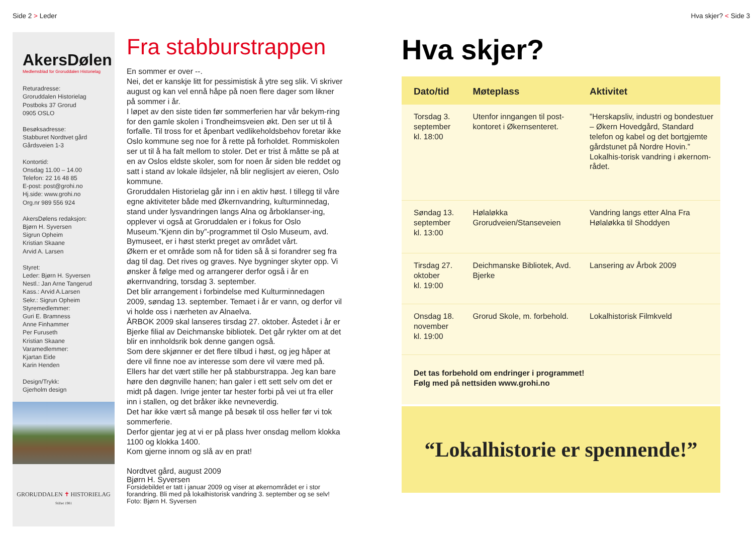Side 2 > Leder Hva skjer? < Side 3
AkersDølen
Medlemsblad for Groruddalen Historielag
Returadresse:
Groruddalen Historielag
Postboks 37 Grorud
0905 OSLO
Besøksadresse:
Stabburet Nordtvet gård
Gårdsveien 1-3
Kontortid:
Onsdag 11.00 – 14.00
Telefon: 22 16 48 85
E-post: post@grohi.no
Hj.side: www.grohi.no
Org.nr 989 556 924
AkersDølens redaksjon:
Bjørn H. Syversen
Sigrun Opheim
Kristian Skaane
Arvid A. Larsen
Styret:
Leder: Bjørn H. Syversen
Nestl.: Jan Arne Tangerud
Kass.: Arvid A.Larsen
Sekr.: Sigrun Opheim
Styremedlemmer:
Guri E. Bramness
Anne Finhammer
Per Furuseth
Kristian Skaane
Varamedlemmer:
Kjartan Eide
Karin Henden
Design/Trykk:
Gjerholm design
GRORUDDALEN ✝ HISTORIELAG
Stiftet 1981
Fra stabburstrappen
En sommer er over --.
Nei, det er kanskje litt for pessimistisk å ytre seg slik. Vi skriver august og kan vel ennå håpe på noen flere dager som likner på sommer i år.
I løpet av den siste tiden før sommerferien har vår bekym-ring for den gamle skolen i Trondheimsveien økt. Den ser ut til å forfalle. Til tross for et åpenbart vedlikeholdsbehov foretar ikke Oslo kommune seg noe for å rette på forholdet. Rommiskolen ser ut til å ha falt mellom to stoler. Det er trist å måtte se på at en av Oslos eldste skoler, som for noen år siden ble reddet og satt i stand av lokale ildsjeler, nå blir neglisjert av eieren, Oslo kommune.
Groruddalen Historielag går inn i en aktiv høst. I tillegg til våre egne aktiviteter både med Økernvandring, kulturminnedag, stand under lysvandringen langs Alna og årboklanser-ing, opplever vi også at Groruddalen er i fokus for Oslo Museum.”Kjenn din by”-programmet til Oslo Museum, avd. Bymuseet, er i høst sterkt preget av området vårt.
Økern er et område som nå for tiden så å si forandrer seg fra dag til dag. Det rives og graves. Nye bygninger skyter opp. Vi ønsker å følge med og arrangerer derfor også i år en økernvandring, torsdag 3. september.
Det blir arrangement i forbindelse med Kulturminnedagen 2009, søndag 13. september. Temaet i år er vann, og derfor vil vi holde oss i nærheten av Alnaelva.
ÅRBOK 2009 skal lanseres tirsdag 27. oktober. Åstedet i år er Bjerke filial av Deichmanske bibliotek. Det går rykter om at det blir en innholdsrik bok denne gangen også.
Som dere skjønner er det flere tilbud i høst, og jeg håper at dere vil finne noe av interesse som dere vil være med på.
Ellers har det vært stille her på stabburstrappa. Jeg kan bare høre den døgnville hanen; han galer i ett sett selv om det er midt på dagen. Ivrige jenter tar hester forbi på vei ut fra eller inn i stallen, og det bråker ikke nevneverdig.
Det har ikke vært så mange på besøk til oss heller før vi tok sommerferie.
Derfor gjentar jeg at vi er på plass hver onsdag mellom klokka 1100 og klokka 1400.
Kom gjerne innom og slå av en prat!
Nordtvet gård, august 2009
Bjørn H. Syversen
Forsidebildet er tatt i januar 2009 og viser at økernområdet er i stor forandring. Bli med på lokalhistorisk vandring 3. september og se selv! Foto: Bjørn H. Syversen
Hva skjer?
| Dato/tid | Møteplass | Aktivitet |
| --- | --- | --- |
| Torsdag 3. september kl. 18:00 | Utenfor inngangen til post-kontoret i Økernsenteret. | ”Herskapsliv, industri og bondestuer – Økern Hovedgård, Standard telefon og kabel og det bortgjemte gårdstunet på Nordre Hovin.” Lokalhis-torisk vandring i økernom-rådet. |
| Søndag 13. september kl. 13:00 | Hølaløkka Grorudveien/Stanseveien | Vandring langs etter Alna Fra Hølaløkka til Shoddyen |
| Tirsdag 27. oktober kl. 19:00 | Deichmanske Bibliotek, Avd. Bjerke | Lansering av Årbok 2009 |
| Onsdag 18. november kl. 19:00 | Grorud Skole, m. forbehold. | Lokalhistorisk Filmkveld |
Det tas forbehold om endringer i programmet!
Følg med på nettsiden www.grohi.no
“Lokalhistorie er spennende!”